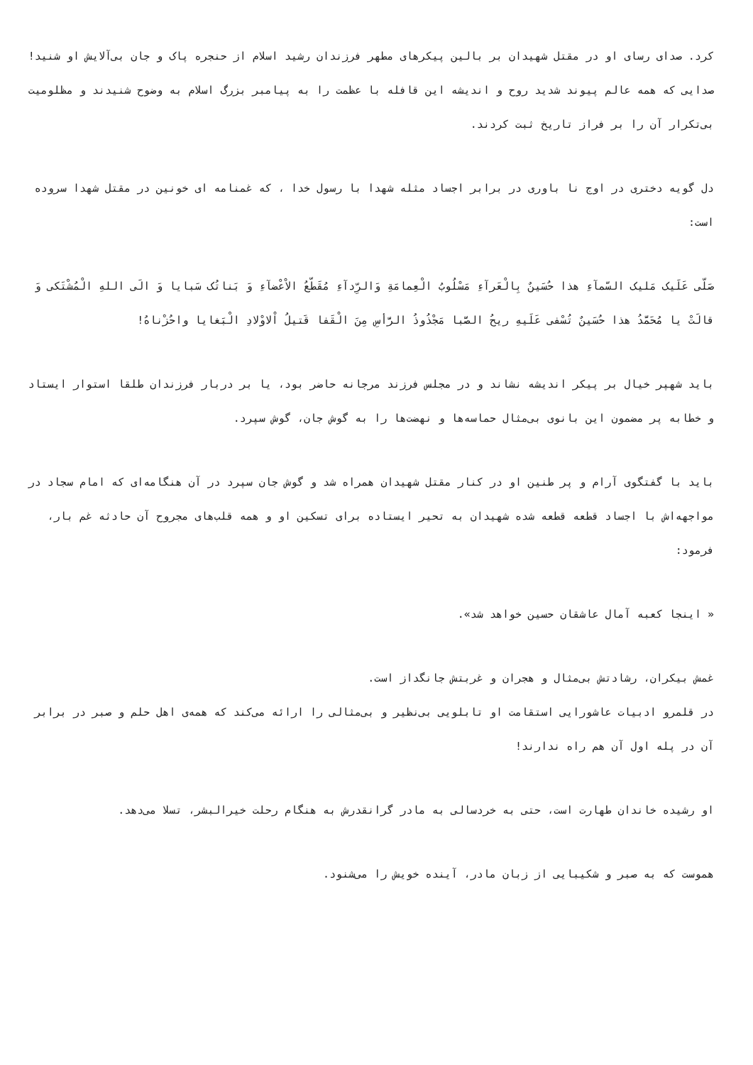کرد. صدای رسای او در مقتل شهیدان بر بالین پیکرهای مطهر فرزندان رشید اسلام از حنجره پاک و جان بی‌آلایش او شنید! صدایی که همه عالم پیوند شدید روح و اندیشه این قافله با عظمت را به پیامبر بزرگ اسلام به وضوح شنیدند و مظلومیت بی‌تکرار آن را بر فراز تاریخ ثبت کردند.
دل گویه دختری در اوج نا باوری در برابر اجساد مثله شهدا با رسول خدا ، که غمنامه ای خونین در مقتل شهدا سروده است:
صَلّی عَلَیک مَلیک السّمآءِ هذا حُسَینٌ بِالْعَرآءِ مَسْلُوبُ الْعِمامَةِ وَالرِّدآءِ مُقَطّعُ الاْعْضآءِ وَ بَناتُک سَبایا وَ الَی اللهِ الْمُشْتَکی وَ قالَتْ یا مُحَمَّدُ هذا حُسَینٌ تُسْفی عَلَیهِ ریحُ الصَّبا مَجْذُوذُ الرَّأسِ مِنَ الْقَفا قَتیلُ اْلاوْلادِ الْبَغایا واحُزْناهُ!
باید شهپر خیال بر پیکر اندیشه نشاند و در مجلس فرزند مرجانه حاضر بود، یا بر دربار فرزندان طلقا استوار ایستاد و خطابه پر مضمون این بانوی بی‌مثال حماسه‌ها و نهضت‌ها را به گوش جان، گوش سپرد.
باید با گفتگوی آرام و پر طنین او در کنار مقتل شهیدان همراه شد و گوش جان سپرد در آن هنگامه‌ای که امام سجاد در مواجهه‌اش با اجساد قطعه قطعه شده شهیدان به تحیر ایستاده برای تسکین او و همه قلب‌های مجروح آن حادثه غم بار، فرمود:
« اینجا کعبه آمال عاشقان حسین خواهد شد».
غمش بیکران، رشادتش بی‌مثال و هجران و غربتش جانگداز است.
در قلمرو ادبیات عاشورایی استقامت او تابلویی بی‌نظیر و بی‌مثالی را ارائه می‌کند که همه‌ی اهل حلم و صبر در برابر آن در پله اول آن هم راه ندارند!
او رشیده خاندان طهارت است، حتی به خردسالی به مادر گرانقدرش به هنگام رحلت خیرالبشر، تسلا می‌دهد.
هموست که به صبر و شکیبایی از زبان مادر، آینده خویش را می‌شنود.